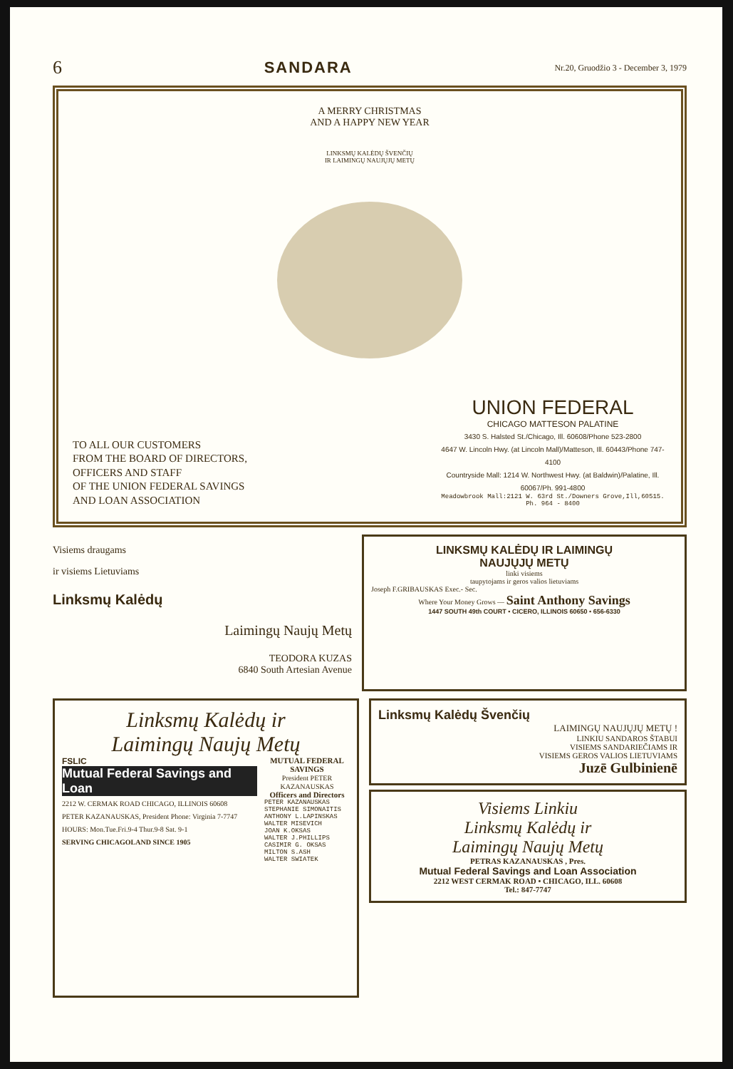6 SANDARA Nr.20, Gruodžio 3 - December 3, 1979
A MERRY CHRISTMAS
AND A HAPPY NEW YEAR
LINKSMŲ KALĖDŲ ŠVENČIŲ
IR LAIMINGŲ NAUJŲJŲ METŲ
TO ALL OUR CUSTOMERS
FROM THE BOARD OF DIRECTORS,
OFFICERS AND STAFF
OF THE UNION FEDERAL SAVINGS
AND LOAN ASSOCIATION
UNION FEDERAL
CHICAGO MATTESON PALATINE
3430 S. Halsted St./Chicago, Ill. 60608/Phone 523-2800
4647 W. Lincoln Hwy. (at Lincoln Mall)/Matteson, Ill. 60443/Phone 747-4100
Countryside Mall: 1214 W. Northwest Hwy. (at Baldwin)/Palatine, Ill. 60067/Ph. 991-4800
Meadowbrook Mall:2121 W. 63rd St./Downers Grove,Ill,60515.
Ph. 964 - 8400
Visiems draugams
ir visiems Lietuviams
Linksmų Kalėdų
Laimingų Naujų Metų
TEODORA KUZAS
6840 South Artesian Avenue
LINKSMŲ KALĖDŲ IR LAIMINGŲ
NAUJŲJŲ METŲ
linki visiems
taupytojams ir geros valios lietuviams
Joseph F.GRIBAUSKAS Exec.- Sec.
Where Your Money Grows — Saint Anthony Savings
1447 SOUTH 49th COURT • CICERO, ILLINOIS 60650 • 656-6330
Linksmų Kalėdų ir
Laimingų Naujų Metų
FSLIC
Mutual Federal Savings and Loan
2212 W. CERMAK ROAD CHICAGO, ILLINOIS 60608
PETER KAZANAUSKAS, President Phone: Virginia 7-7747
HOURS: Mon.Tue.Fri.9-4 Thur.9-8 Sat. 9-1
SERVING CHICAGOLAND SINCE 1905
MUTUAL FEDERAL SAVINGS
President PETER KAZANAUSKAS
Officers and Directors
PETER KAZANAUSKAS
STEPHANIE SIMONAITIS
ANTHONY L.LAPINSKAS
WALTER MISEVICH
JOAN K.OKSAS
WALTER J.PHILLIPS
CASIMIR G. OKSAS
MILTON S.ASH
WALTER SWIATEK
Linksmų Kalėdų Švenčių
LAIMINGŲ NAUJŲJŲ METŲ !
LINKIU SANDAROS ŠTABUI
VISIEMS SANDARIEČIAMS IR
VISIEMS GEROS VALIOS LIETUVIAMS
Juzē Gulbinienē
Visiems Linkiu
Linksmų Kalėdų ir
Laimingų Naujų Metų
PETRAS KAZANAUSKAS , Pres.
Mutual Federal Savings and Loan Association
2212 WEST CERMAK ROAD • CHICAGO, ILL. 60608
Tel.: 847-7747